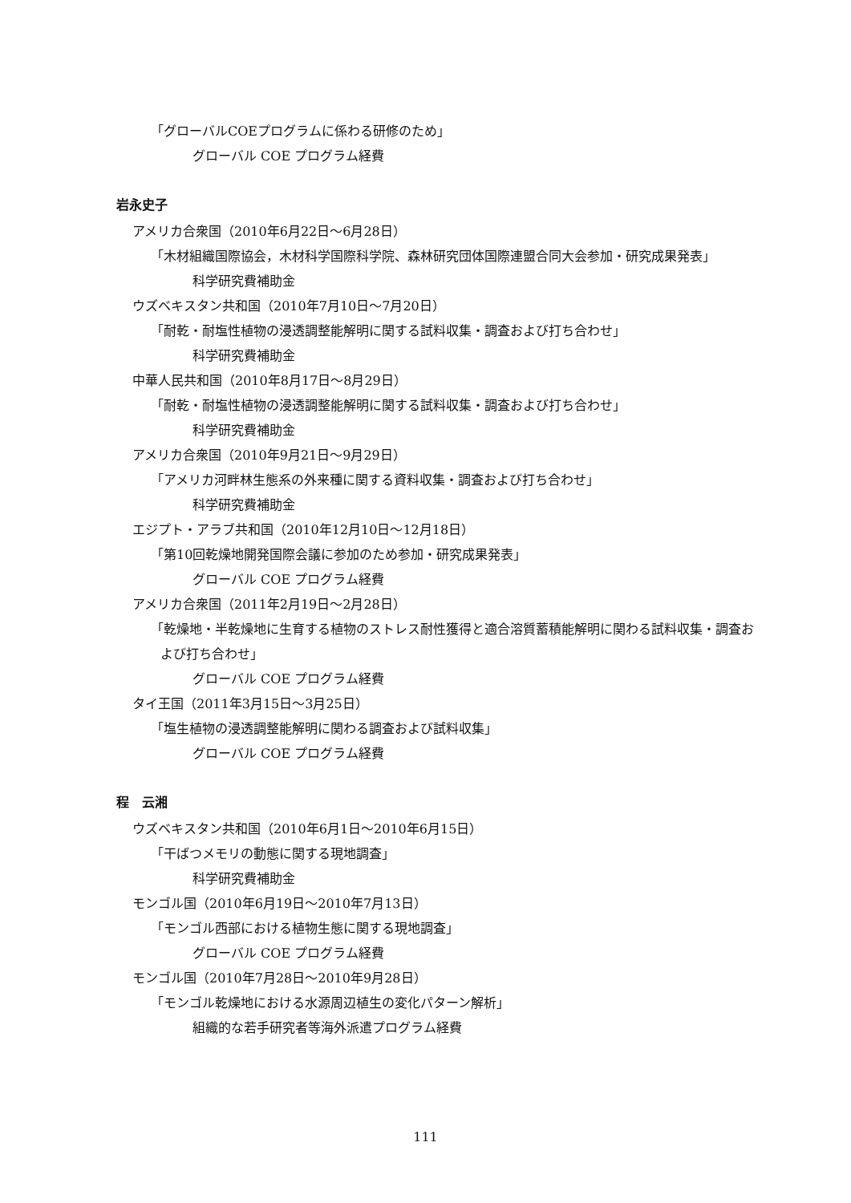「グローバルCOEプログラムに係わる研修のため」
グローバル COE プログラム経費
岩永史子
アメリカ合衆国（2010年6月22日～6月28日）
「木材組織国際協会，木材科学国際科学院、森林研究団体国際連盟合同大会参加・研究成果発表」
科学研究費補助金
ウズベキスタン共和国（2010年7月10日～7月20日）
「耐乾・耐塩性植物の浸透調整能解明に関する試料収集・調査および打ち合わせ」
科学研究費補助金
中華人民共和国（2010年8月17日～8月29日）
「耐乾・耐塩性植物の浸透調整能解明に関する試料収集・調査および打ち合わせ」
科学研究費補助金
アメリカ合衆国（2010年9月21日～9月29日）
「アメリカ河畔林生態系の外来種に関する資料収集・調査および打ち合わせ」
科学研究費補助金
エジプト・アラブ共和国（2010年12月10日～12月18日）
「第10回乾燥地開発国際会議に参加のため参加・研究成果発表」
グローバル COE プログラム経費
アメリカ合衆国（2011年2月19日～2月28日）
「乾燥地・半乾燥地に生育する植物のストレス耐性獲得と適合溶質蓄積能解明に関わる試料収集・調査および打ち合わせ」
グローバル COE プログラム経費
タイ王国（2011年3月15日～3月25日）
「塩生植物の浸透調整能解明に関わる調査および試料収集」
グローバル COE プログラム経費
程　云湘
ウズベキスタン共和国（2010年6月1日～2010年6月15日）
「干ばつメモリの動態に関する現地調査」
科学研究費補助金
モンゴル国（2010年6月19日～2010年7月13日）
「モンゴル西部における植物生態に関する現地調査」
グローバル COE プログラム経費
モンゴル国（2010年7月28日～2010年9月28日）
「モンゴル乾燥地における水源周辺植生の変化パターン解析」
組織的な若手研究者等海外派遣プログラム経費
111